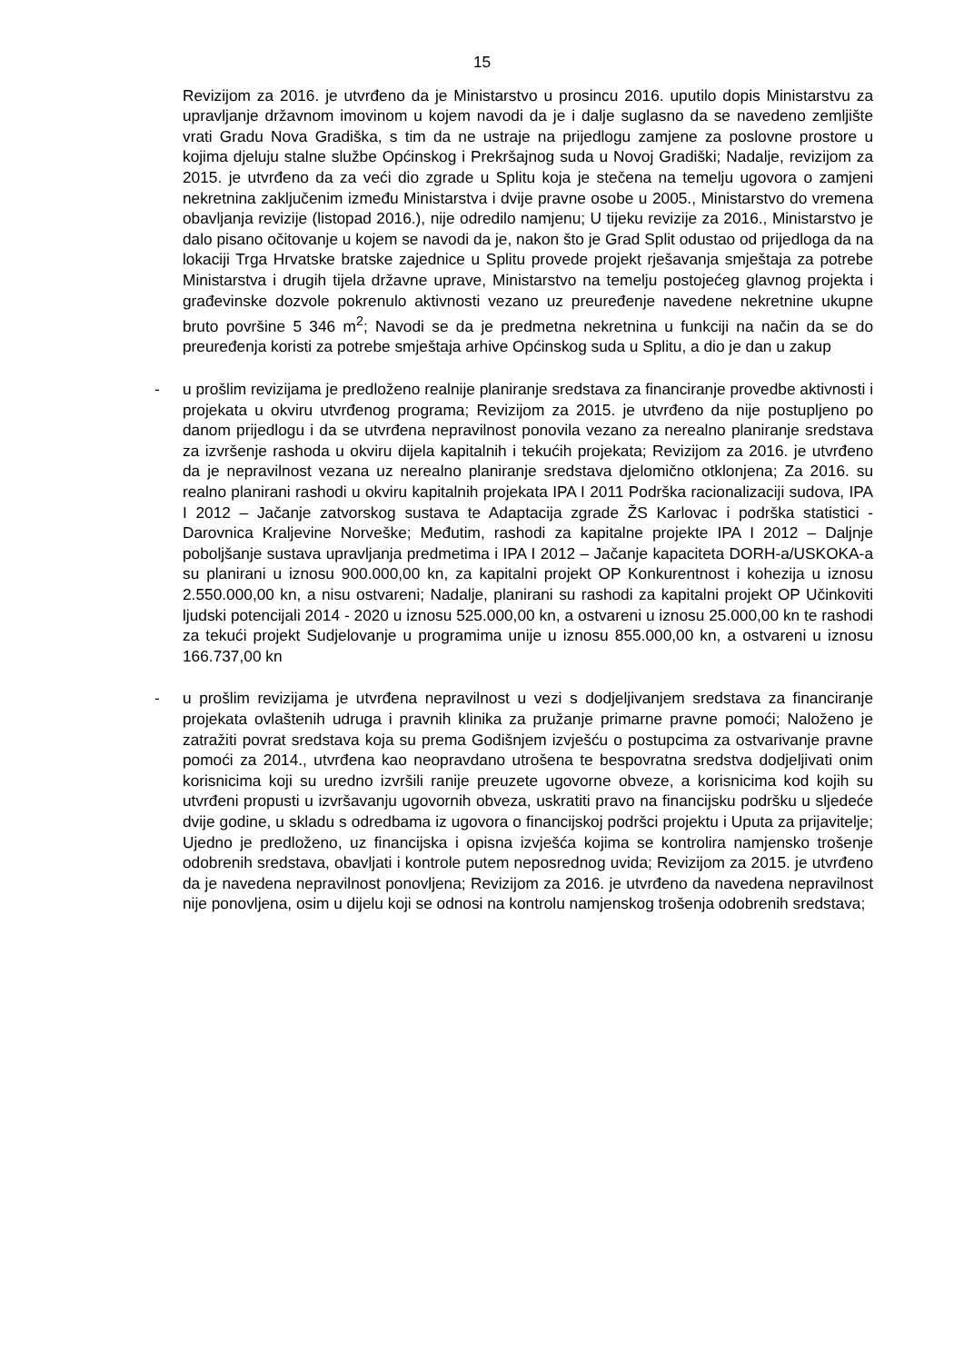15
Revizijom za 2016. je utvrđeno da je Ministarstvo u prosincu 2016. uputilo dopis Ministarstvu za upravljanje državnom imovinom u kojem navodi da je i dalje suglasno da se navedeno zemljište vrati Gradu Nova Gradiška, s tim da ne ustraje na prijedlogu zamjene za poslovne prostore u kojima djeluju stalne službe Općinskog i Prekršajnog suda u Novoj Gradiški; Nadalje, revizijom za 2015. je utvrđeno da za veći dio zgrade u Splitu koja je stečena na temelju ugovora o zamjeni nekretnina zaključenim između Ministarstva i dvije pravne osobe u 2005., Ministarstvo do vremena obavljanja revizije (listopad 2016.), nije odredilo namjenu; U tijeku revizije za 2016., Ministarstvo je dalo pisano očitovanje u kojem se navodi da je, nakon što je Grad Split odustao od prijedloga da na lokaciji Trga Hrvatske bratske zajednice u Splitu provede projekt rješavanja smještaja za potrebe Ministarstva i drugih tijela državne uprave, Ministarstvo na temelju postojećeg glavnog projekta i građevinske dozvole pokrenulo aktivnosti vezano uz preuređenje navedene nekretnine ukupne bruto površine 5 346 m<sup>2</sup>; Navodi se da je predmetna nekretnina u funkciji na način da se do preuređenja koristi za potrebe smještaja arhive Općinskog suda u Splitu, a dio je dan u zakup
- u prošlim revizijama je predloženo realnije planiranje sredstava za financiranje provedbe aktivnosti i projekata u okviru utvrđenog programa; Revizijom za 2015. je utvrđeno da nije postupljeno po danom prijedlogu i da se utvrđena nepravilnost ponovila vezano za nerealno planiranje sredstava za izvršenje rashoda u okviru dijela kapitalnih i tekućih projekata; Revizijom za 2016. je utvrđeno da je nepravilnost vezana uz nerealno planiranje sredstava djelomično otklonjena; Za 2016. su realno planirani rashodi u okviru kapitalnih projekata IPA I 2011 Podrška racionalizaciji sudova, IPA I 2012 – Jačanje zatvorskog sustava te Adaptacija zgrade ŽS Karlovac i podrška statistici - Darovnica Kraljevine Norveške; Međutim, rashodi za kapitalne projekte IPA I 2012 – Daljnje poboljšanje sustava upravljanja predmetima i IPA I 2012 – Jačanje kapaciteta DORH-a/USKOKA-a su planirani u iznosu 900.000,00 kn, za kapitalni projekt OP Konkurentnost i kohezija u iznosu 2.550.000,00 kn, a nisu ostvareni; Nadalje, planirani su rashodi za kapitalni projekt OP Učinkoviti ljudski potencijali 2014 - 2020 u iznosu 525.000,00 kn, a ostvareni u iznosu 25.000,00 kn te rashodi za tekući projekt Sudjelovanje u programima unije u iznosu 855.000,00 kn, a ostvareni u iznosu 166.737,00 kn
- u prošlim revizijama je utvrđena nepravilnost u vezi s dodjeljivanjem sredstava za financiranje projekata ovlaštenih udruga i pravnih klinika za pružanje primarne pravne pomoći; Naloženo je zatražiti povrat sredstava koja su prema Godišnjem izvješću o postupcima za ostvarivanje pravne pomoći za 2014., utvrđena kao neopravdano utrošena te bespovratna sredstva dodjeljivati onim korisnicima koji su uredno izvršili ranije preuzete ugovorne obveze, a korisnicima kod kojih su utvrđeni propusti u izvršavanju ugovornih obveza, uskratiti pravo na financijsku podršku u sljedeće dvije godine, u skladu s odredbama iz ugovora o financijskoj podršci projektu i Uputa za prijavitelje; Ujedno je predloženo, uz financijska i opisna izvješća kojima se kontrolira namjensko trošenje odobrenih sredstava, obavljati i kontrole putem neposrednog uvida; Revizijom za 2015. je utvrđeno da je navedena nepravilnost ponovljena; Revizijom za 2016. je utvrđeno da navedena nepravilnost nije ponovljena, osim u dijelu koji se odnosi na kontrolu namjenskog trošenja odobrenih sredstava;